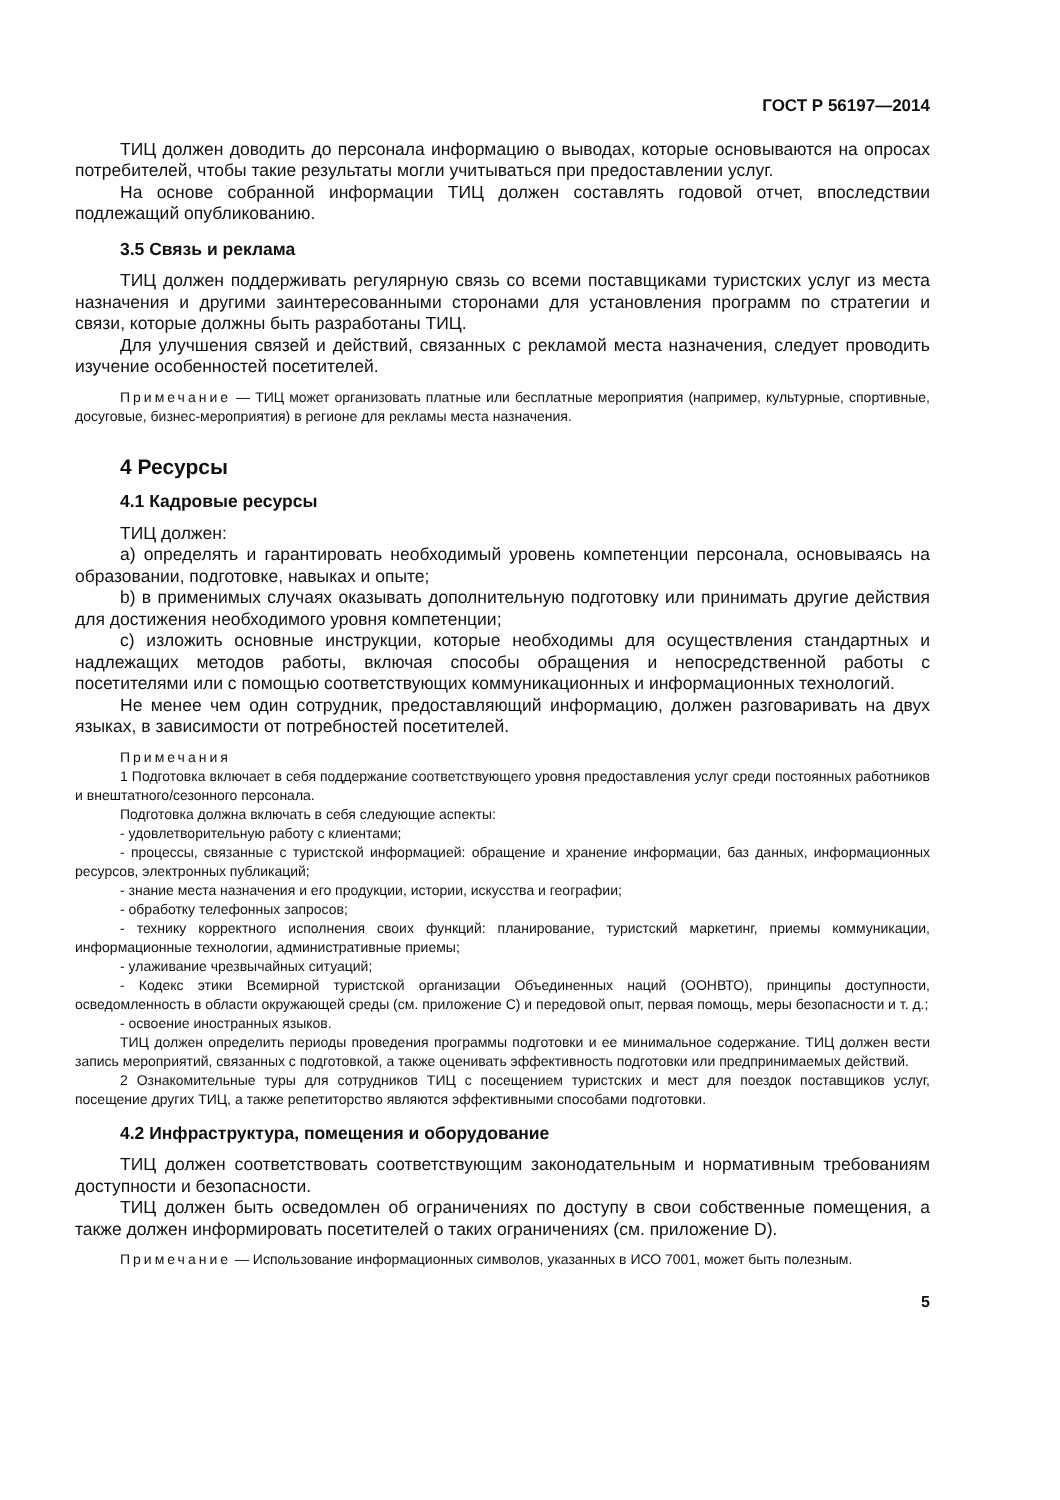ГОСТ Р 56197—2014
ТИЦ должен доводить до персонала информацию о выводах, которые основываются на опросах потребителей, чтобы такие результаты могли учитываться при предоставлении услуг.
На основе собранной информации ТИЦ должен составлять годовой отчет, впоследствии подлежащий опубликованию.
3.5 Связь и реклама
ТИЦ должен поддерживать регулярную связь со всеми поставщиками туристских услуг из места назначения и другими заинтересованными сторонами для установления программ по стратегии и связи, которые должны быть разработаны ТИЦ.
Для улучшения связей и действий, связанных с рекламой места назначения, следует проводить изучение особенностей посетителей.
Примечание — ТИЦ может организовать платные или бесплатные мероприятия (например, культурные, спортивные, досуговые, бизнес-мероприятия) в регионе для рекламы места назначения.
4 Ресурсы
4.1 Кадровые ресурсы
ТИЦ должен:
a) определять и гарантировать необходимый уровень компетенции персонала, основываясь на образовании, подготовке, навыках и опыте;
b) в применимых случаях оказывать дополнительную подготовку или принимать другие действия для достижения необходимого уровня компетенции;
c) изложить основные инструкции, которые необходимы для осуществления стандартных и надлежащих методов работы, включая способы обращения и непосредственной работы с посетителями или с помощью соответствующих коммуникационных и информационных технологий.
Не менее чем один сотрудник, предоставляющий информацию, должен разговаривать на двух языках, в зависимости от потребностей посетителей.
Примечания
1 Подготовка включает в себя поддержание соответствующего уровня предоставления услуг среди постоянных работников и внештатного/сезонного персонала.
Подготовка должна включать в себя следующие аспекты:
- удовлетворительную работу с клиентами;
- процессы, связанные с туристской информацией: обращение и хранение информации, баз данных, информационных ресурсов, электронных публикаций;
- знание места назначения и его продукции, истории, искусства и географии;
- обработку телефонных запросов;
- технику корректного исполнения своих функций: планирование, туристский маркетинг, приемы коммуникации, информационные технологии, административные приемы;
- улаживание чрезвычайных ситуаций;
- Кодекс этики Всемирной туристской организации Объединенных наций (ООНВТО), принципы доступности, осведомленность в области окружающей среды (см. приложение C) и передовой опыт, первая помощь, меры безопасности и т. д.;
- освоение иностранных языков.
ТИЦ должен определить периоды проведения программы подготовки и ее минимальное содержание. ТИЦ должен вести запись мероприятий, связанных с подготовкой, а также оценивать эффективность подготовки или предпринимаемых действий.
2 Ознакомительные туры для сотрудников ТИЦ с посещением туристских и мест для поездок поставщиков услуг, посещение других ТИЦ, а также репетиторство являются эффективными способами подготовки.
4.2 Инфраструктура, помещения и оборудование
ТИЦ должен соответствовать соответствующим законодательным и нормативным требованиям доступности и безопасности.
ТИЦ должен быть осведомлен об ограничениях по доступу в свои собственные помещения, а также должен информировать посетителей о таких ограничениях (см. приложение D).
Примечание — Использование информационных символов, указанных в ИСО 7001, может быть полезным.
5